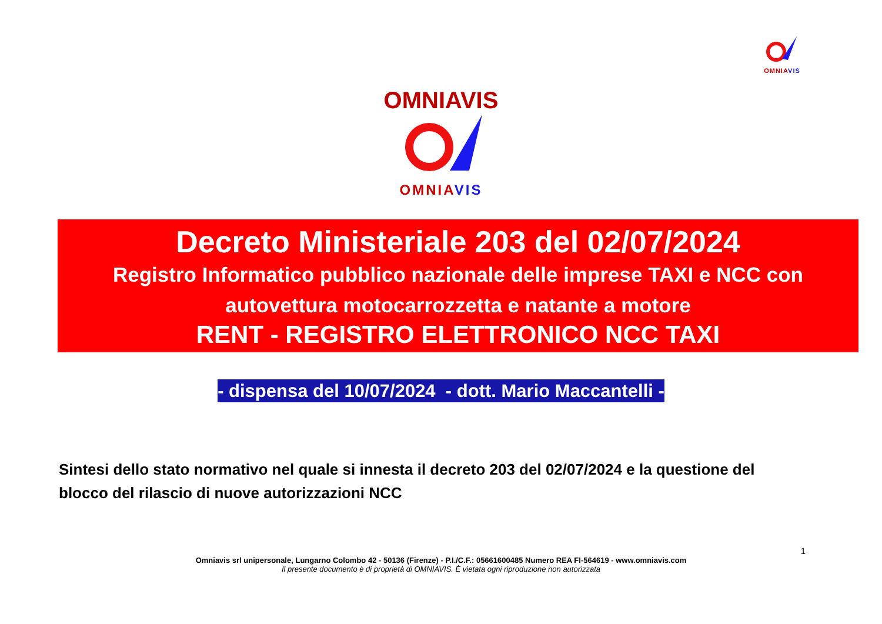OMNIA VIS
OMNIAVIS
OMNIA VIS
Decreto Ministeriale 203 del 02/07/2024
Registro Informatico pubblico nazionale delle imprese TAXI e NCC con autovettura motocarrozzetta e natante a motore
RENT - REGISTRO ELETTRONICO NCC TAXI
- dispensa del 10/07/2024 - dott. Mario Maccantelli -
Sintesi dello stato normativo nel quale si innesta il decreto 203 del 02/07/2024 e la questione del blocco del rilascio di nuove autorizzazioni NCC
1
Omniavis srl unipersonale, Lungarno Colombo 42 - 50136 (Firenze) - P.I./C.F.: 05661600485 Numero REA FI-564619 - www.omniavis.com
Il presente documento è di proprietà di OMNIAVIS. È vietata ogni riproduzione non autorizzata